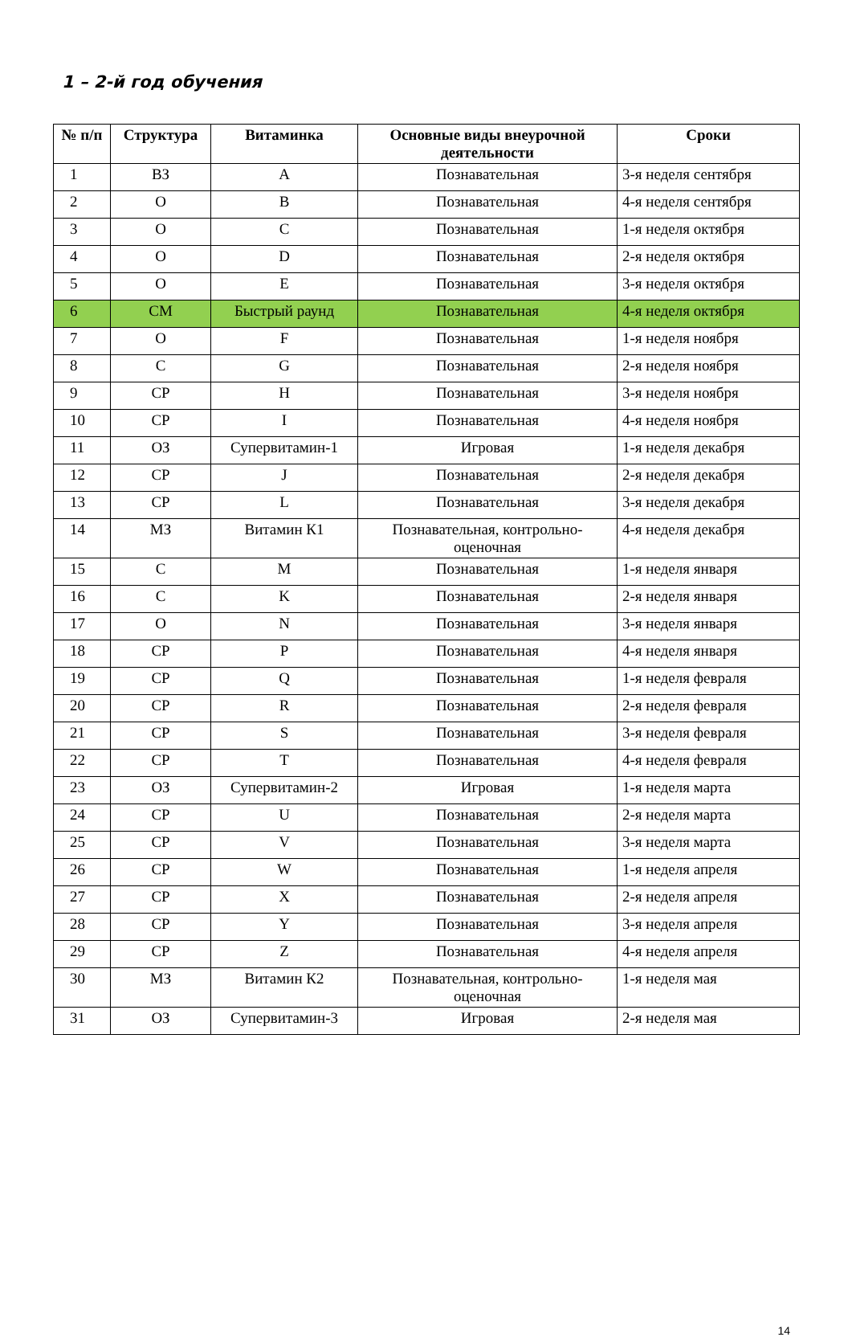1 – 2-й год обучения
| № п/п | Структура | Витаминка | Основные виды внеурочной деятельности | Сроки |
| --- | --- | --- | --- | --- |
| 1 | ВЗ | A | Познавательная | 3-я неделя сентября |
| 2 | О | B | Познавательная | 4-я неделя сентября |
| 3 | О | C | Познавательная | 1-я неделя октября |
| 4 | О | D | Познавательная | 2-я неделя октября |
| 5 | О | E | Познавательная | 3-я неделя октября |
| 6 | СМ | Быстрый раунд | Познавательная | 4-я неделя октября |
| 7 | О | F | Познавательная | 1-я неделя ноября |
| 8 | С | G | Познавательная | 2-я неделя ноября |
| 9 | СР | H | Познавательная | 3-я неделя ноября |
| 10 | СР | I | Познавательная | 4-я неделя ноября |
| 11 | ОЗ | Супервитамин-1 | Игровая | 1-я неделя декабря |
| 12 | СР | J | Познавательная | 2-я неделя декабря |
| 13 | СР | L | Познавательная | 3-я неделя декабря |
| 14 | МЗ | Витамин К1 | Познавательная, контрольно-оценочная | 4-я неделя декабря |
| 15 | С | M | Познавательная | 1-я неделя января |
| 16 | С | K | Познавательная | 2-я неделя января |
| 17 | О | N | Познавательная | 3-я неделя января |
| 18 | СР | P | Познавательная | 4-я неделя января |
| 19 | СР | Q | Познавательная | 1-я неделя февраля |
| 20 | СР | R | Познавательная | 2-я неделя февраля |
| 21 | СР | S | Познавательная | 3-я неделя февраля |
| 22 | СР | T | Познавательная | 4-я неделя февраля |
| 23 | ОЗ | Супервитамин-2 | Игровая | 1-я неделя марта |
| 24 | СР | U | Познавательная | 2-я неделя марта |
| 25 | СР | V | Познавательная | 3-я неделя марта |
| 26 | СР | W | Познавательная | 1-я неделя апреля |
| 27 | СР | X | Познавательная | 2-я неделя апреля |
| 28 | СР | Y | Познавательная | 3-я неделя апреля |
| 29 | СР | Z | Познавательная | 4-я неделя апреля |
| 30 | МЗ | Витамин К2 | Познавательная, контрольно-оценочная | 1-я неделя мая |
| 31 | ОЗ | Супервитамин-3 | Игровая | 2-я неделя мая |
14